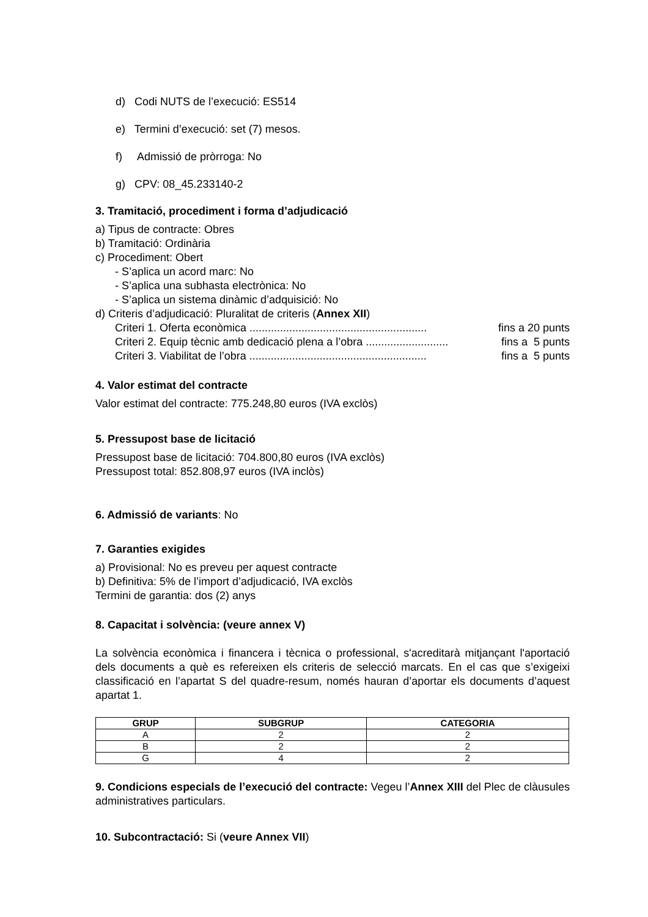d) Codi NUTS de l’execució: ES514
e) Termini d’execució: set (7) mesos.
f) Admissió de pròrroga: No
g) CPV: 08_45.233140-2
3. Tramitació, procediment i forma d’adjudicació
a) Tipus de contracte: Obres
b) Tramitació: Ordinària
c) Procediment: Obert
- S’aplica un acord marc: No
- S’aplica una subhasta electrònica: No
- S’aplica un sistema dinàmic d’adquisició: No
d) Criteris d’adjudicació: Pluralitat de criteris (Annex XII)
Criteri 1. Oferta econòmica .......................................................... fins a 20 punts
Criteri 2. Equip tècnic amb dedicació plena a l’obra ........................... fins a 5 punts
Criteri 3. Viabilitat de l’obra .......................................................... fins a 5 punts
4. Valor estimat del contracte
Valor estimat del contracte: 775.248,80 euros (IVA exclòs)
5. Pressupost base de licitació
Pressupost base de licitació: 704.800,80 euros (IVA exclòs)
Pressupost total: 852.808,97 euros (IVA inclòs)
6. Admissió de variants: No
7. Garanties exigides
a) Provisional: No es preveu per aquest contracte
b) Definitiva: 5% de l’import d’adjudicació, IVA exclòs
Termini de garantia: dos (2) anys
8. Capacitat i solvència: (veure annex V)
La solvència econòmica i financera i tècnica o professional, s'acreditarà mitjançant l'aportació dels documents a què es refereixen els criteris de selecció marcats. En el cas que s’exigeixi classificació en l’apartat S del quadre-resum, només hauran d’aportar els documents d’aquest apartat 1.
| GRUP | SUBGRUP | CATEGORIA |
| --- | --- | --- |
| A | 2 | 2 |
| B | 2 | 2 |
| G | 4 | 2 |
9. Condicions especials de l’execució del contracte: Vegeu l’Annex XIII del Plec de clàusules administratives particulars.
10. Subcontractació: Si (veure Annex VII)